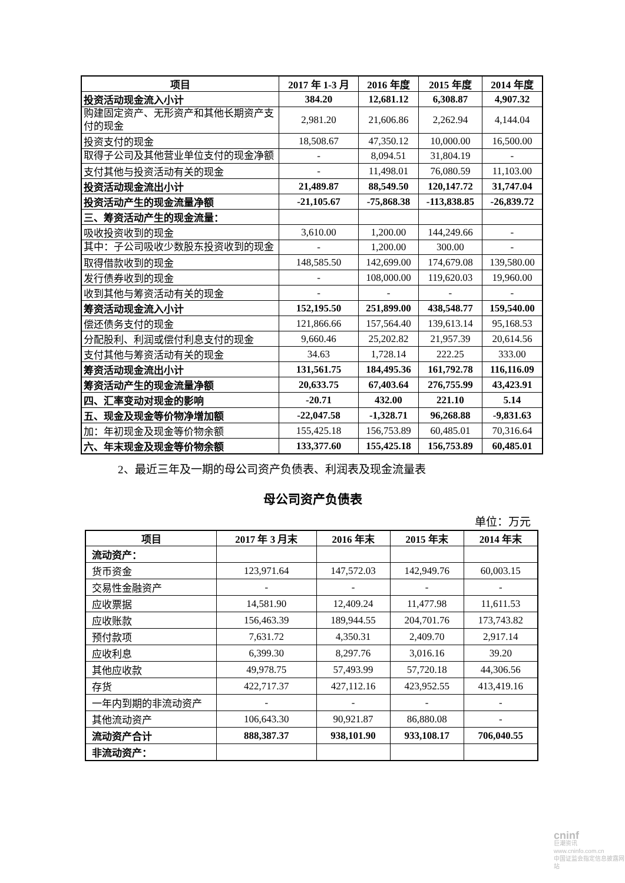| 项目 | 2017 年 1-3 月 | 2016 年度 | 2015 年度 | 2014 年度 |
| --- | --- | --- | --- | --- |
| 投资活动现金流入小计 | 384.20 | 12,681.12 | 6,308.87 | 4,907.32 |
| 购建固定资产、无形资产和其他长期资产支付的现金 | 2,981.20 | 21,606.86 | 2,262.94 | 4,144.04 |
| 投资支付的现金 | 18,508.67 | 47,350.12 | 10,000.00 | 16,500.00 |
| 取得子公司及其他营业单位支付的现金净额 | - | 8,094.51 | 31,804.19 | - |
| 支付其他与投资活动有关的现金 | - | 11,498.01 | 76,080.59 | 11,103.00 |
| 投资活动现金流出小计 | 21,489.87 | 88,549.50 | 120,147.72 | 31,747.04 |
| 投资活动产生的现金流量净额 | -21,105.67 | -75,868.38 | -113,838.85 | -26,839.72 |
| 三、筹资活动产生的现金流量： | | | | |
| 吸收投资收到的现金 | 3,610.00 | 1,200.00 | 144,249.66 | - |
| 其中：子公司吸收少数股东投资收到的现金 | - | 1,200.00 | 300.00 | - |
| 取得借款收到的现金 | 148,585.50 | 142,699.00 | 174,679.08 | 139,580.00 |
| 发行债券收到的现金 | - | 108,000.00 | 119,620.03 | 19,960.00 |
| 收到其他与筹资活动有关的现金 | - | - | - | - |
| 筹资活动现金流入小计 | 152,195.50 | 251,899.00 | 438,548.77 | 159,540.00 |
| 偿还债务支付的现金 | 121,866.66 | 157,564.40 | 139,613.14 | 95,168.53 |
| 分配股利、利润或偿付利息支付的现金 | 9,660.46 | 25,202.82 | 21,957.39 | 20,614.56 |
| 支付其他与筹资活动有关的现金 | 34.63 | 1,728.14 | 222.25 | 333.00 |
| 筹资活动现金流出小计 | 131,561.75 | 184,495.36 | 161,792.78 | 116,116.09 |
| 筹资活动产生的现金流量净额 | 20,633.75 | 67,403.64 | 276,755.99 | 43,423.91 |
| 四、汇率变动对现金的影响 | -20.71 | 432.00 | 221.10 | 5.14 |
| 五、现金及现金等价物净增加额 | -22,047.58 | -1,328.71 | 96,268.88 | -9,831.63 |
| 加：年初现金及现金等价物余额 | 155,425.18 | 156,753.89 | 60,485.01 | 70,316.64 |
| 六、年末现金及现金等价物余额 | 133,377.60 | 155,425.18 | 156,753.89 | 60,485.01 |
2、最近三年及一期的母公司资产负债表、利润表及现金流量表
母公司资产负债表
单位：万元
| 项目 | 2017 年 3 月末 | 2016 年末 | 2015 年末 | 2014 年末 |
| --- | --- | --- | --- | --- |
| 流动资产： | | | | |
| 货币资金 | 123,971.64 | 147,572.03 | 142,949.76 | 60,003.15 |
| 交易性金融资产 | - | - | - | - |
| 应收票据 | 14,581.90 | 12,409.24 | 11,477.98 | 11,611.53 |
| 应收账款 | 156,463.39 | 189,944.55 | 204,701.76 | 173,743.82 |
| 预付款项 | 7,631.72 | 4,350.31 | 2,409.70 | 2,917.14 |
| 应收利息 | 6,399.30 | 8,297.76 | 3,016.16 | 39.20 |
| 其他应收款 | 49,978.75 | 57,493.99 | 57,720.18 | 44,306.56 |
| 存货 | 422,717.37 | 427,112.16 | 423,952.55 | 413,419.16 |
| 一年内到期的非流动资产 | - | - | - | - |
| 其他流动资产 | 106,643.30 | 90,921.87 | 86,880.08 | - |
| 流动资产合计 | 888,387.37 | 938,101.90 | 933,108.17 | 706,040.55 |
| 非流动资产： | | | | |
cninf
巨潮资讯
www.cninfo.com.cn
中国证监会指定信息披露网站